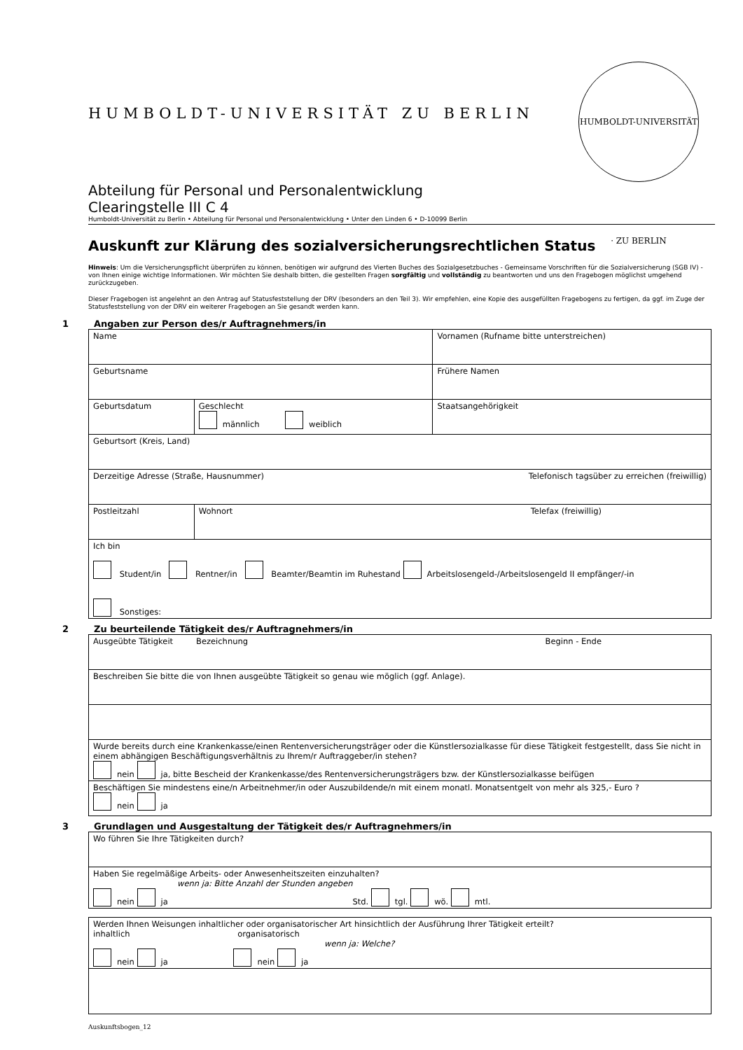HUMBOLDT-UNIVERSITÄT ZU BERLIN
HUMBOLDT-UNIVERSITÄT · ZU BERLIN
Abteilung für Personal und Personalentwicklung
Clearingstelle III C 4
Humboldt-Universität zu Berlin • Abteilung für Personal und Personalentwicklung • Unter den Linden 6 • D-10099 Berlin
Auskunft zur Klärung des sozialversicherungsrechtlichen Status
Hinweis: Um die Versicherungspflicht überprüfen zu können, benötigen wir aufgrund des Vierten Buches des Sozialgesetzbuches - Gemeinsame Vorschriften für die Sozialversicherung (SGB IV) - von Ihnen einige wichtige Informationen. Wir möchten Sie deshalb bitten, die gestellten Fragen sorgfältig und vollständig zu beantworten und uns den Fragebogen möglichst umgehend zurückzugeben.
Dieser Fragebogen ist angelehnt an den Antrag auf Statusfeststellung der DRV (besonders an den Teil 3). Wir empfehlen, eine Kopie des ausgefüllten Fragebogens zu fertigen, da ggf. im Zuge der Statusfeststellung von der DRV ein weiterer Fragebogen an Sie gesandt werden kann.
1 Angaben zur Person des/r Auftragnehmers/in
| Name | | Vornamen (Rufname bitte unterstreichen) |
| Geburtsname | | Frühere Namen |
| Geburtsdatum | Geschlecht männlich weiblich | Staatsangehörigkeit |
| Geburtsort (Kreis, Land) | | |
| Derzeitige Adresse (Straße, Hausnummer) Telefonisch tagsüber zu erreichen (freiwillig) | | |
| Postleitzahl | Wohnort Telefax (freiwillig) | |
| Ich bin Student/in Rentner/in Beamter/Beamtin im Ruhestand Arbeitslosengeld-/Arbeitslosengeld II empfänger/-in Sonstiges: | | |
2 Zu beurteilende Tätigkeit des/r Auftragnehmers/in
| Ausgeübte Tätigkeit Bezeichnung Beginn - Ende |
| Beschreiben Sie bitte die von Ihnen ausgeübte Tätigkeit so genau wie möglich (ggf. Anlage). |
| Wurde bereits durch eine Krankenkasse/einen Rentenversicherungsträger oder die Künstlersozialkasse für diese Tätigkeit festgestellt, dass Sie nicht in einem abhängigen Beschäftigungsverhältnis zu Ihrem/r Auftraggeber/in stehen? nein ja, bitte Bescheid der Krankenkasse/des Rentenversicherungsträgers bzw. der Künstlersozialkasse beifügen |
| Beschäftigen Sie mindestens eine/n Arbeitnehmer/in oder Auszubildende/n mit einem monatl. Monatsentgelt von mehr als 325,- Euro ? nein ja |
3 Grundlagen und Ausgestaltung der Tätigkeit des/r Auftragnehmers/in
| Wo führen Sie Ihre Tätigkeiten durch? |
| Haben Sie regelmäßige Arbeits- oder Anwesenheitszeiten einzuhalten? wenn ja: Bitte Anzahl der Stunden angeben nein ja Std. tgl. wö. mtl. |
| Werden Ihnen Weisungen inhaltlicher oder organisatorischer Art hinsichtlich der Ausführung Ihrer Tätigkeit erteilt? inhaltlich organisatorisch wenn ja: Welche? nein ja nein ja |
Auskunftsbogen_12